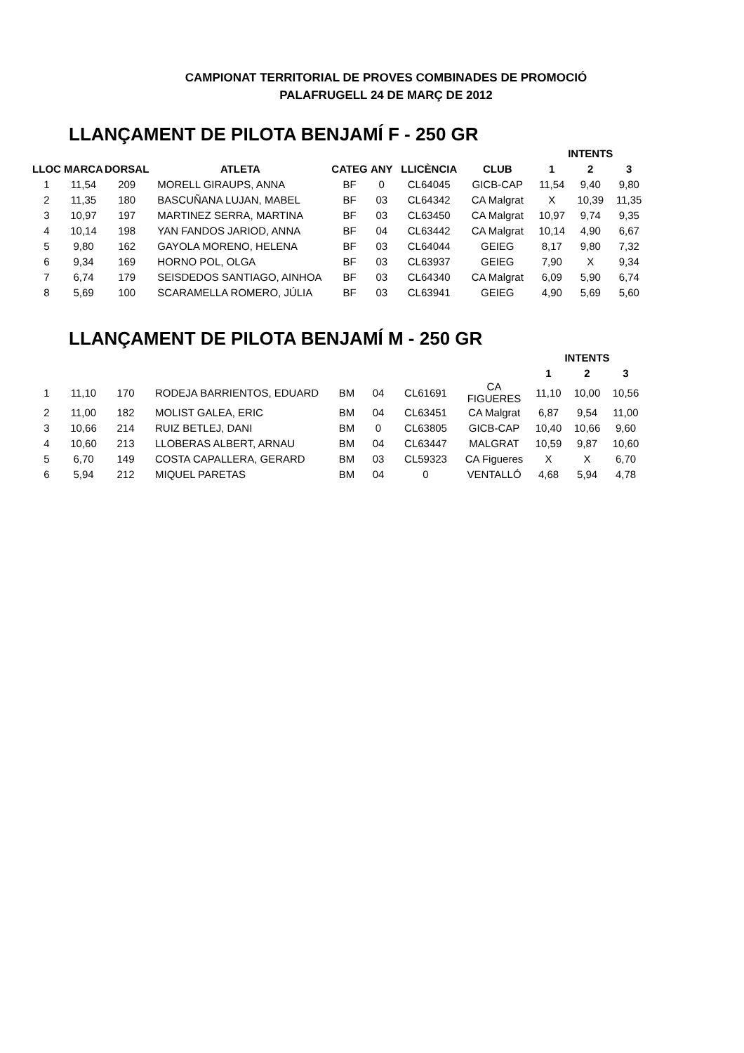CAMPIONAT TERRITORIAL DE PROVES COMBINADES DE PROMOCIÓ
PALAFRUGELL 24 DE MARÇ DE 2012
LLANÇAMENT DE PILOTA BENJAMÍ F - 250 GR
| | | | | | | | | INTENTS | | |
| --- | --- | --- | --- | --- | --- | --- | --- | --- | --- | --- |
| LLOC | MARCA | DORSAL | ATLETA | CATEG | ANY | LLICÈNCIA | CLUB | 1 | 2 | 3 |
| 1 | 11,54 | 209 | MORELL GIRAUPS, ANNA | BF | 0 | CL64045 | GICB-CAP | 11,54 | 9,40 | 9,80 |
| 2 | 11,35 | 180 | BASCUÑANA LUJAN, MABEL | BF | 03 | CL64342 | CA Malgrat | X | 10,39 | 11,35 |
| 3 | 10,97 | 197 | MARTINEZ SERRA, MARTINA | BF | 03 | CL63450 | CA Malgrat | 10,97 | 9,74 | 9,35 |
| 4 | 10,14 | 198 | YAN FANDOS JARIOD, ANNA | BF | 04 | CL63442 | CA Malgrat | 10,14 | 4,90 | 6,67 |
| 5 | 9,80 | 162 | GAYOLA MORENO, HELENA | BF | 03 | CL64044 | GEIEG | 8,17 | 9,80 | 7,32 |
| 6 | 9,34 | 169 | HORNO POL, OLGA | BF | 03 | CL63937 | GEIEG | 7,90 | X | 9,34 |
| 7 | 6,74 | 179 | SEISDEDOS SANTIAGO, AINHOA | BF | 03 | CL64340 | CA Malgrat | 6,09 | 5,90 | 6,74 |
| 8 | 5,69 | 100 | SCARAMELLA ROMERO, JÚLIA | BF | 03 | CL63941 | GEIEG | 4,90 | 5,69 | 5,60 |
LLANÇAMENT DE PILOTA BENJAMÍ M - 250 GR
| | | | | | | | | INTENTS | | |
| --- | --- | --- | --- | --- | --- | --- | --- | --- | --- | --- |
| | | | | | | | | 1 | 2 | 3 |
| 1 | 11,10 | 170 | RODEJA BARRIENTOS, EDUARD | BM | 04 | CL61691 | CA FIGUERES | 11,10 | 10,00 | 10,56 |
| 2 | 11,00 | 182 | MOLIST GALEA, ERIC | BM | 04 | CL63451 | CA Malgrat | 6,87 | 9,54 | 11,00 |
| 3 | 10,66 | 214 | RUIZ BETLEJ, DANI | BM | 0 | CL63805 | GICB-CAP | 10,40 | 10,66 | 9,60 |
| 4 | 10,60 | 213 | LLOBERAS ALBERT, ARNAU | BM | 04 | CL63447 | MALGRAT | 10,59 | 9,87 | 10,60 |
| 5 | 6,70 | 149 | COSTA CAPALLERA, GERARD | BM | 03 | CL59323 | CA Figueres | X | X | 6,70 |
| 6 | 5,94 | 212 | MIQUEL PARETAS | BM | 04 | 0 | VENTALLÓ | 4,68 | 5,94 | 4,78 |